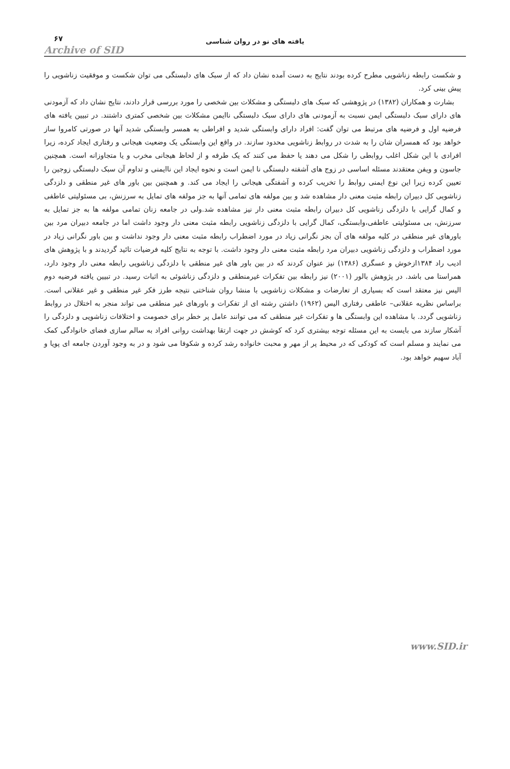یافته های نو در روان شناسی
۶۷
Archive of SID
و شکست رابطه زناشویی مطرح کرده بودند نتایج به دست آمده نشان داد که از سبک های دلبستگی می توان شکست و موفقیت زناشویی را پیش بینی کرد.
بشارت و همکاران (۱۳۸۲) در پژوهشی که سبک های دلبستگی و مشکلات بین شخصی را مورد بررسی قرار دادند، نتایج نشان داد که آزمودنی های دارای سبک دلبستگی ایمن نسبت به آزمودنی های دارای سبک دلبستگی ناایمن مشکلات بین شخصی کمتری داشتند. در تبیین یافته های فرضیه اول و فرضیه های مرتبط می توان گفت: افراد دارای وابستگی شدید و افراطی به همسر وابستگی شدید آنها در صورتی کامروا ساز خواهد بود که همسران شان را به شدت در روابط زناشویی محدود سازند. در واقع این وابستگی یک وضعیت هیجانی و رفتاری ایجاد کرده، زیرا افرادی با این شکل اغلب روابطی را شکل می دهند یا حفظ می کنند که یک طرفه و از لحاظ هیجانی مخرب و یا متجاوزانه است. همچنین جاسون و ویفن معتقدند مسئله اساسی در زوج های آشفته دلبستگی نا ایمن است و نحوه ایجاد این ناایمنی و تداوم آن سبک دلبستگی زوجین را تعیین کرده زیرا این نوع ایمنی روابط را تخریب کرده و آشفتگی هیجانی را ایجاد می کند. و همچنین بین باور های غیر منطقی و دلزدگی زناشویی کل دبیران رابطه مثبت معنی دار مشاهده شد و بین مولفه های تمامی آنها به جز مولفه های تمایل به سرزنش، بی مسئولیتی عاطفی و کمال گرایی با دلزدگی زناشویی کل دبیران رابطه مثبت معنی دار نیز مشاهده شد.ولی در جامعه زنان تمامی مولفه ها به جز تمایل به سرزنش، بی مسئولیتی عاطفی،وابستگی، کمال گرایی با دلزدگی زناشویی رابطه مثبت معنی دار وجود داشت اما در جامعه دبیران مرد بین باورهای غیر منطقی در کلیه مولفه های آن بجز نگرانی زیاد در مورد اضطراب رابطه مثبت معنی دار وجود نداشت و بین باور نگرانی زیاد در مورد اضطراب و دلزدگی زناشویی دبیران مرد رابطه مثبت معنی دار وجود داشت. با توجه به نتایج کلیه فرضیات تائید گردیدند و با پژوهش های ادیب راد ۱۳۸۴ازخوش و عسگری (۱۳۸۶) نیز عنوان کردند که در بین باور های غیر منطقی با دلزدگی زناشویی رابطه معنی دار وجود دارد، همراستا می باشد. در پژوهش بالور (۲۰۰۱) نیز رابطه بین تفکرات غیرمنطقی و دلزدگی زناشوئی به اثبات رسید. در تبیین یافته فرضیه دوم الیس نیز معتقد است که بسیاری از تعارضات و مشکلات زناشویی با منشا روان شناختی نتیجه طرز فکر غیر منطقی و غیر عقلانی است. براساس نظریه عقلانی– عاطفی رفتاری الیس (۱۹۶۲) داشتن رشته ای از تفکرات و باورهای غیر منطقی می تواند منجر به اختلال در روابط زناشویی گردد. با مشاهده این وابستگی ها و تفکرات غیر منطقی که می توانند عامل پر خطر برای خصومت و اختلافات زناشویی و دلزدگی را آشکار سازند می بایست به این مسئله توجه بیشتری کرد که کوشش در جهت ارتقا بهداشت روانی افراد به سالم سازی فضای خانوادگی کمک می نمایند و مسلم است که کودکی که در محیط پر از مهر و محبت خانواده رشد کرده و شکوفا می شود و در به وجود آوردن جامعه ای پویا و آباد سهیم خواهد بود.
www.SID.ir